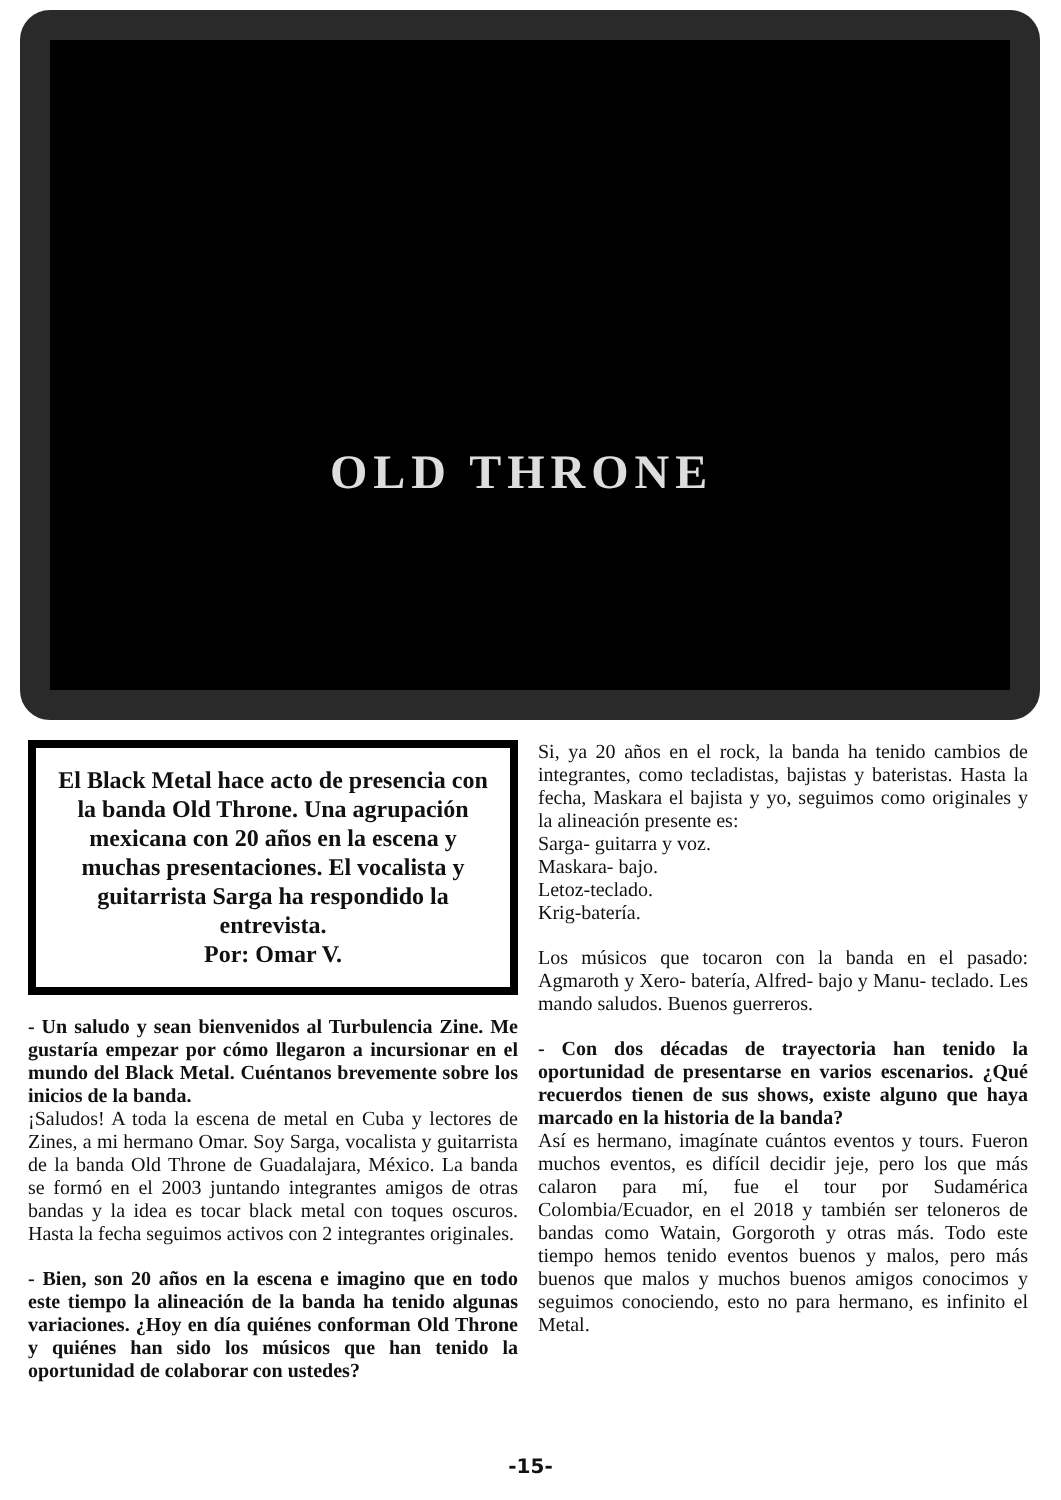OLD THRONE
El Black Metal hace acto de presencia con la banda Old Throne. Una agrupación mexicana con 20 años en la escena y muchas presentaciones. El vocalista y guitarrista Sarga ha respondido la entrevista.
Por: Omar V.
- Un saludo y sean bienvenidos al Turbulencia Zine. Me gustaría empezar por cómo llegaron a incursionar en el mundo del Black Metal. Cuéntanos brevemente sobre los inicios de la banda.
¡Saludos! A toda la escena de metal en Cuba y lectores de Zines, a mi hermano Omar. Soy Sarga, vocalista y guitarrista de la banda Old Throne de Guadalajara, México. La banda se formó en el 2003 juntando integrantes amigos de otras bandas y la idea es tocar black metal con toques oscuros. Hasta la fecha seguimos activos con 2 integrantes originales.
- Bien, son 20 años en la escena e imagino que en todo este tiempo la alineación de la banda ha tenido algunas variaciones. ¿Hoy en día quiénes conforman Old Throne y quiénes han sido los músicos que han tenido la oportunidad de colaborar con ustedes?
Si, ya 20 años en el rock, la banda ha tenido cambios de integrantes, como tecladistas, bajistas y bateristas. Hasta la fecha, Maskara el bajista y yo, seguimos como originales y la alineación presente es:
Sarga- guitarra y voz.
Maskara- bajo.
Letoz-teclado.
Krig-batería.
Los músicos que tocaron con la banda en el pasado: Agmaroth y Xero- batería, Alfred- bajo y Manu- teclado. Les mando saludos. Buenos guerreros.
- Con dos décadas de trayectoria han tenido la oportunidad de presentarse en varios escenarios. ¿Qué recuerdos tienen de sus shows, existe alguno que haya marcado en la historia de la banda?
Así es hermano, imagínate cuántos eventos y tours. Fueron muchos eventos, es difícil decidir jeje, pero los que más calaron para mí, fue el tour por Sudamérica Colombia/Ecuador, en el 2018 y también ser teloneros de bandas como Watain, Gorgoroth y otras más. Todo este tiempo hemos tenido eventos buenos y malos, pero más buenos que malos y muchos buenos amigos conocimos y seguimos conociendo, esto no para hermano, es infinito el Metal.
-15-